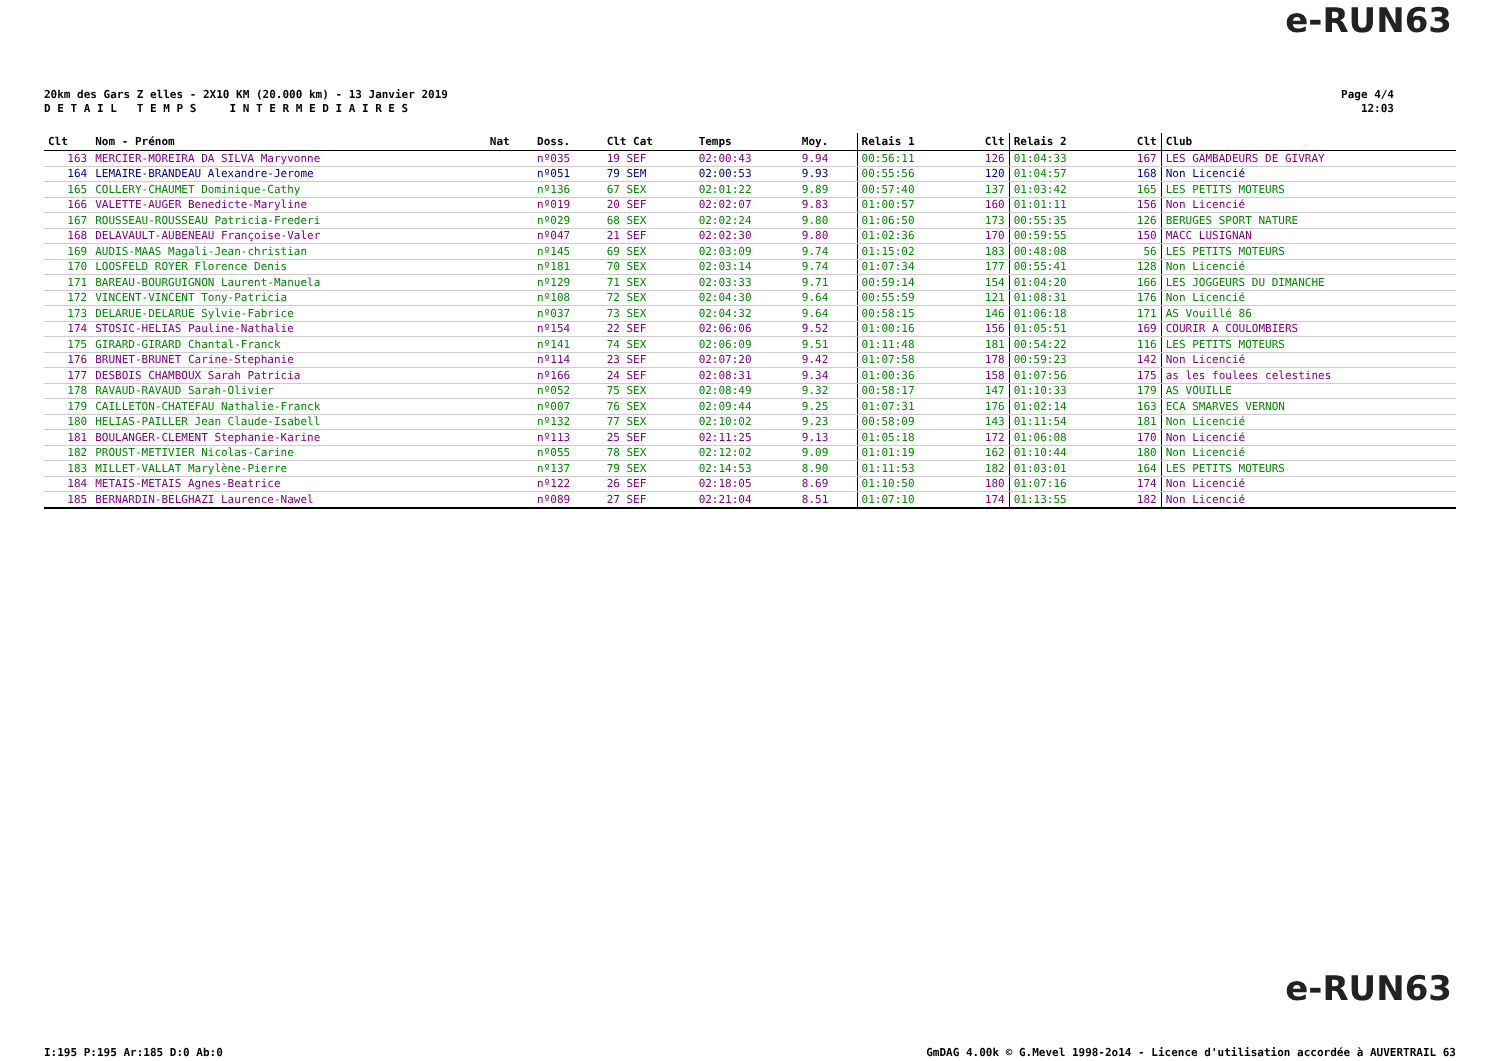e-RUN63
20km des Gars Z elles - 2X10 KM (20.000 km) - 13 Janvier 2019
D E T A I L T E M P S I N T E R M E D I A I R E S
Page 4/4
12:03
| Clt | Nom - Prénom | Nat | Doss. | Clt Cat | Temps | Moy. | Relais 1 | Clt | Relais 2 | Clt | Club |
| --- | --- | --- | --- | --- | --- | --- | --- | --- | --- | --- | --- |
| 163 | MERCIER-MOREIRA DA SILVA Maryvonne | | nº035 | 19 SEF | 02:00:43 | 9.94 | 00:56:11 | 126 | 01:04:33 | 167 | LES GAMBADEURS DE GIVRAY |
| 164 | LEMAIRE-BRANDEAU Alexandre-Jerome | | nº051 | 79 SEM | 02:00:53 | 9.93 | 00:55:56 | 120 | 01:04:57 | 168 | Non Licencié |
| 165 | COLLERY-CHAUMET Dominique-Cathy | | nº136 | 67 SEX | 02:01:22 | 9.89 | 00:57:40 | 137 | 01:03:42 | 165 | LES PETITS MOTEURS |
| 166 | VALETTE-AUGER Benedicte-Maryline | | nº019 | 20 SEF | 02:02:07 | 9.83 | 01:00:57 | 160 | 01:01:11 | 156 | Non Licencié |
| 167 | ROUSSEAU-ROUSSEAU Patricia-Frederi | | nº029 | 68 SEX | 02:02:24 | 9.80 | 01:06:50 | 173 | 00:55:35 | 126 | BERUGES SPORT NATURE |
| 168 | DELAVAULT-AUBENEAU Françoise-Valer | | nº047 | 21 SEF | 02:02:30 | 9.80 | 01:02:36 | 170 | 00:59:55 | 150 | MACC LUSIGNAN |
| 169 | AUDIS-MAAS Magali-Jean-christian | | nº145 | 69 SEX | 02:03:09 | 9.74 | 01:15:02 | 183 | 00:48:08 | 56 | LES PETITS MOTEURS |
| 170 | LOOSFELD ROYER Florence Denis | | nº181 | 70 SEX | 02:03:14 | 9.74 | 01:07:34 | 177 | 00:55:41 | 128 | Non Licencié |
| 171 | BAREAU-BOURGUIGNON Laurent-Manuela | | nº129 | 71 SEX | 02:03:33 | 9.71 | 00:59:14 | 154 | 01:04:20 | 166 | LES JOGGEURS DU DIMANCHE |
| 172 | VINCENT-VINCENT Tony-Patricia | | nº108 | 72 SEX | 02:04:30 | 9.64 | 00:55:59 | 121 | 01:08:31 | 176 | Non Licencié |
| 173 | DELARUE-DELARUE Sylvie-Fabrice | | nº037 | 73 SEX | 02:04:32 | 9.64 | 00:58:15 | 146 | 01:06:18 | 171 | AS Vouillé 86 |
| 174 | STOSIC-HELIAS Pauline-Nathalie | | nº154 | 22 SEF | 02:06:06 | 9.52 | 01:00:16 | 156 | 01:05:51 | 169 | COURIR A COULOMBIERS |
| 175 | GIRARD-GIRARD Chantal-Franck | | nº141 | 74 SEX | 02:06:09 | 9.51 | 01:11:48 | 181 | 00:54:22 | 116 | LES PETITS MOTEURS |
| 176 | BRUNET-BRUNET Carine-Stephanie | | nº114 | 23 SEF | 02:07:20 | 9.42 | 01:07:58 | 178 | 00:59:23 | 142 | Non Licencié |
| 177 | DESBOIS CHAMBOUX Sarah Patricia | | nº166 | 24 SEF | 02:08:31 | 9.34 | 01:00:36 | 158 | 01:07:56 | 175 | as les foulees celestines |
| 178 | RAVAUD-RAVAUD Sarah-Olivier | | nº052 | 75 SEX | 02:08:49 | 9.32 | 00:58:17 | 147 | 01:10:33 | 179 | AS VOUILLE |
| 179 | CAILLETON-CHATEFAU Nathalie-Franck | | nº007 | 76 SEX | 02:09:44 | 9.25 | 01:07:31 | 176 | 01:02:14 | 163 | ECA SMARVES VERNON |
| 180 | HELIAS-PAILLER Jean Claude-Isabell | | nº132 | 77 SEX | 02:10:02 | 9.23 | 00:58:09 | 143 | 01:11:54 | 181 | Non Licencié |
| 181 | BOULANGER-CLEMENT Stephanie-Karine | | nº113 | 25 SEF | 02:11:25 | 9.13 | 01:05:18 | 172 | 01:06:08 | 170 | Non Licencié |
| 182 | PROUST-METIVIER Nicolas-Carine | | nº055 | 78 SEX | 02:12:02 | 9.09 | 01:01:19 | 162 | 01:10:44 | 180 | Non Licencié |
| 183 | MILLET-VALLAT Marylène-Pierre | | nº137 | 79 SEX | 02:14:53 | 8.90 | 01:11:53 | 182 | 01:03:01 | 164 | LES PETITS MOTEURS |
| 184 | METAIS-METAIS Agnes-Beatrice | | nº122 | 26 SEF | 02:18:05 | 8.69 | 01:10:50 | 180 | 01:07:16 | 174 | Non Licencié |
| 185 | BERNARDIN-BELGHAZI Laurence-Nawel | | nº089 | 27 SEF | 02:21:04 | 8.51 | 01:07:10 | 174 | 01:13:55 | 182 | Non Licencié |
e-RUN63
I:195 P:195 Ar:185 D:0 Ab:0
GmDAG 4.00k © G.Mevel 1998-2o14 - Licence d'utilisation accordée à AUVERTRAIL 63